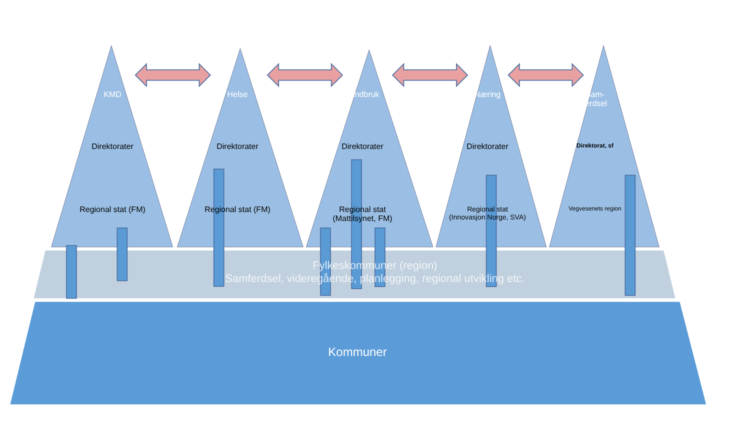KMD Helse Landbruk Næring Sam-
ferdsel
Direktorater Direktorater Direktorater Direktorater
Direktorat, sf
Regional stat (FM) Regional stat (FM) Regional stat
(Mattilsynet, FM)
Regional stat
(Innovasjon Norge, SVA)
Vegvesenets region
Fylkeskommuner (region)
Samferdsel, videregående, planlegging, regional utvikling etc.
Kommuner